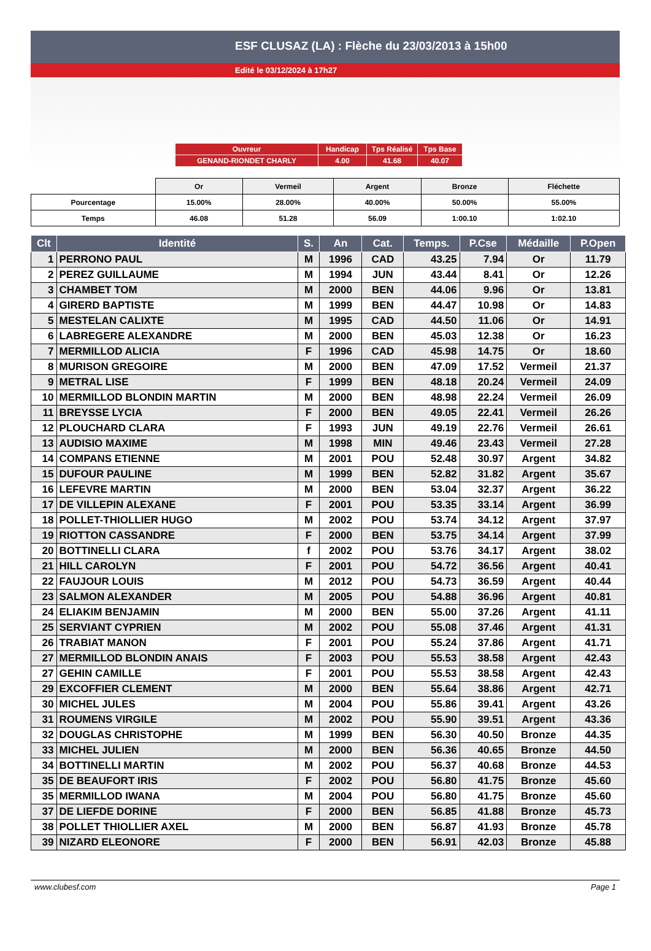ESF CLUSAZ (LA) : Flèche du 23/03/2013 à 15h00
Edité le 03/12/2024 à 17h27
| Ouvreur | Handicap | Tps Réalisé | Tps Base |
| GENAND-RIONDET CHARLY | 4.00 | 41.68 | 40.07 |
| | Or | Vermeil | Argent | Bronze | Fléchette |
| Pourcentage | 15.00% | 28.00% | 40.00% | 50.00% | 55.00% |
| Temps | 46.08 | 51.28 | 56.09 | 1:00.10 | 1:02.10 |
| Clt | Identité | S. | An | Cat. | Temps. | P.Cse | Médaille | P.Open |
| --- | --- | --- | --- | --- | --- | --- | --- | --- |
| 1 | PERRONO PAUL | M | 1996 | CAD | 43.25 | 7.94 | Or | 11.79 |
| 2 | PEREZ GUILLAUME | M | 1994 | JUN | 43.44 | 8.41 | Or | 12.26 |
| 3 | CHAMBET TOM | M | 2000 | BEN | 44.06 | 9.96 | Or | 13.81 |
| 4 | GIRERD BAPTISTE | M | 1999 | BEN | 44.47 | 10.98 | Or | 14.83 |
| 5 | MESTELAN CALIXTE | M | 1995 | CAD | 44.50 | 11.06 | Or | 14.91 |
| 6 | LABREGERE ALEXANDRE | M | 2000 | BEN | 45.03 | 12.38 | Or | 16.23 |
| 7 | MERMILLOD ALICIA | F | 1996 | CAD | 45.98 | 14.75 | Or | 18.60 |
| 8 | MURISON GREGOIRE | M | 2000 | BEN | 47.09 | 17.52 | Vermeil | 21.37 |
| 9 | METRAL LISE | F | 1999 | BEN | 48.18 | 20.24 | Vermeil | 24.09 |
| 10 | MERMILLOD BLONDIN MARTIN | M | 2000 | BEN | 48.98 | 22.24 | Vermeil | 26.09 |
| 11 | BREYSSE LYCIA | F | 2000 | BEN | 49.05 | 22.41 | Vermeil | 26.26 |
| 12 | PLOUCHARD CLARA | F | 1993 | JUN | 49.19 | 22.76 | Vermeil | 26.61 |
| 13 | AUDISIO MAXIME | M | 1998 | MIN | 49.46 | 23.43 | Vermeil | 27.28 |
| 14 | COMPANS ETIENNE | M | 2001 | POU | 52.48 | 30.97 | Argent | 34.82 |
| 15 | DUFOUR PAULINE | M | 1999 | BEN | 52.82 | 31.82 | Argent | 35.67 |
| 16 | LEFEVRE MARTIN | M | 2000 | BEN | 53.04 | 32.37 | Argent | 36.22 |
| 17 | DE VILLEPIN ALEXANE | F | 2001 | POU | 53.35 | 33.14 | Argent | 36.99 |
| 18 | POLLET-THIOLLIER HUGO | M | 2002 | POU | 53.74 | 34.12 | Argent | 37.97 |
| 19 | RIOTTON CASSANDRE | F | 2000 | BEN | 53.75 | 34.14 | Argent | 37.99 |
| 20 | BOTTINELLI CLARA | f | 2002 | POU | 53.76 | 34.17 | Argent | 38.02 |
| 21 | HILL CAROLYN | F | 2001 | POU | 54.72 | 36.56 | Argent | 40.41 |
| 22 | FAUJOUR LOUIS | M | 2012 | POU | 54.73 | 36.59 | Argent | 40.44 |
| 23 | SALMON ALEXANDER | M | 2005 | POU | 54.88 | 36.96 | Argent | 40.81 |
| 24 | ELIAKIM BENJAMIN | M | 2000 | BEN | 55.00 | 37.26 | Argent | 41.11 |
| 25 | SERVIANT CYPRIEN | M | 2002 | POU | 55.08 | 37.46 | Argent | 41.31 |
| 26 | TRABIAT MANON | F | 2001 | POU | 55.24 | 37.86 | Argent | 41.71 |
| 27 | MERMILLOD BLONDIN ANAIS | F | 2003 | POU | 55.53 | 38.58 | Argent | 42.43 |
| 27 | GEHIN CAMILLE | F | 2001 | POU | 55.53 | 38.58 | Argent | 42.43 |
| 29 | EXCOFFIER CLEMENT | M | 2000 | BEN | 55.64 | 38.86 | Argent | 42.71 |
| 30 | MICHEL JULES | M | 2004 | POU | 55.86 | 39.41 | Argent | 43.26 |
| 31 | ROUMENS VIRGILE | M | 2002 | POU | 55.90 | 39.51 | Argent | 43.36 |
| 32 | DOUGLAS CHRISTOPHE | M | 1999 | BEN | 56.30 | 40.50 | Bronze | 44.35 |
| 33 | MICHEL JULIEN | M | 2000 | BEN | 56.36 | 40.65 | Bronze | 44.50 |
| 34 | BOTTINELLI MARTIN | M | 2002 | POU | 56.37 | 40.68 | Bronze | 44.53 |
| 35 | DE BEAUFORT IRIS | F | 2002 | POU | 56.80 | 41.75 | Bronze | 45.60 |
| 35 | MERMILLOD IWANA | M | 2004 | POU | 56.80 | 41.75 | Bronze | 45.60 |
| 37 | DE LIEFDE DORINE | F | 2000 | BEN | 56.85 | 41.88 | Bronze | 45.73 |
| 38 | POLLET THIOLLIER AXEL | M | 2000 | BEN | 56.87 | 41.93 | Bronze | 45.78 |
| 39 | NIZARD ELEONORE | F | 2000 | BEN | 56.91 | 42.03 | Bronze | 45.88 |
www.clubesf.com Page 1